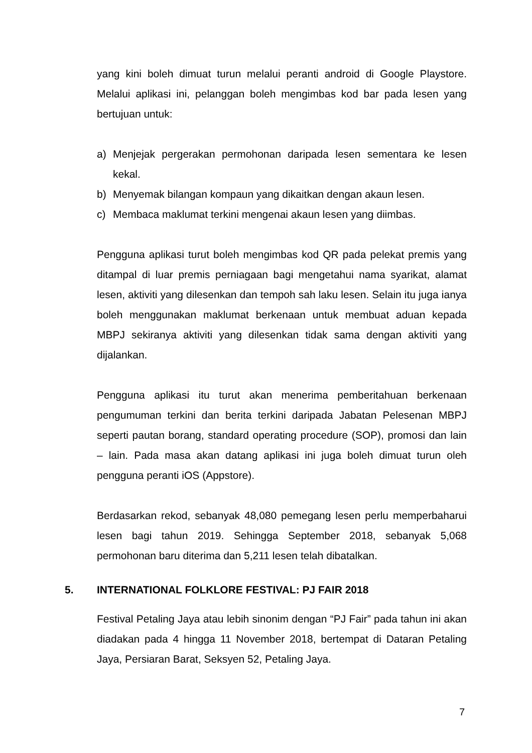yang kini boleh dimuat turun melalui peranti android di Google Playstore. Melalui aplikasi ini, pelanggan boleh mengimbas kod bar pada lesen yang bertujuan untuk:
a) Menjejak pergerakan permohonan daripada lesen sementara ke lesen kekal.
b) Menyemak bilangan kompaun yang dikaitkan dengan akaun lesen.
c) Membaca maklumat terkini mengenai akaun lesen yang diimbas.
Pengguna aplikasi turut boleh mengimbas kod QR pada pelekat premis yang ditampal di luar premis perniagaan bagi mengetahui nama syarikat, alamat lesen, aktiviti yang dilesenkan dan tempoh sah laku lesen. Selain itu juga ianya boleh menggunakan maklumat berkenaan untuk membuat aduan kepada MBPJ sekiranya aktiviti yang dilesenkan tidak sama dengan aktiviti yang dijalankan.
Pengguna aplikasi itu turut akan menerima pemberitahuan berkenaan pengumuman terkini dan berita terkini daripada Jabatan Pelesenan MBPJ seperti pautan borang, standard operating procedure (SOP), promosi dan lain – lain. Pada masa akan datang aplikasi ini juga boleh dimuat turun oleh pengguna peranti iOS (Appstore).
Berdasarkan rekod, sebanyak 48,080 pemegang lesen perlu memperbaharui lesen bagi tahun 2019. Sehingga September 2018, sebanyak 5,068 permohonan baru diterima dan 5,211 lesen telah dibatalkan.
5. INTERNATIONAL FOLKLORE FESTIVAL: PJ FAIR 2018
Festival Petaling Jaya atau lebih sinonim dengan “PJ Fair” pada tahun ini akan diadakan pada 4 hingga 11 November 2018, bertempat di Dataran Petaling Jaya, Persiaran Barat, Seksyen 52, Petaling Jaya.
7